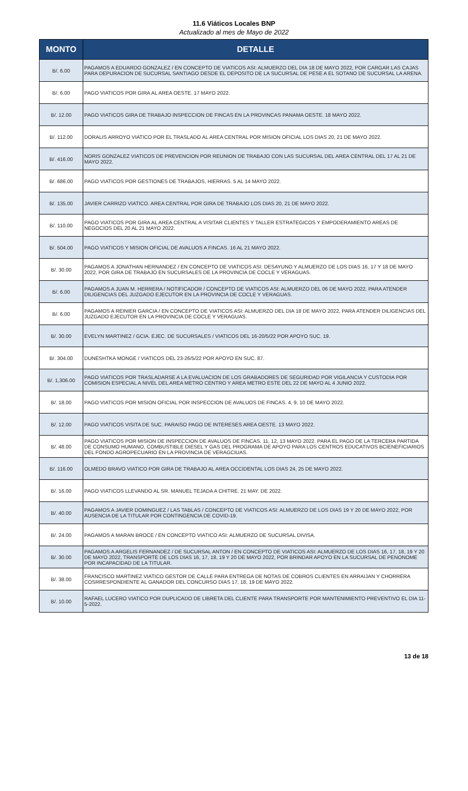11.6 Viáticos Locales BNP
Actualizado al mes de Mayo de 2022
| MONTO | DETALLE |
| --- | --- |
| B/. 6.00 | PAGAMOS A EDUARDO GONZALEZ / EN CONCEPTO DE VIATICOS ASI: ALMUERZO DEL DIA 18 DE MAYO 2022, POR CARGAR LAS CAJAS PARA DEPURACION DE SUCURSAL SANTIAGO DESDE EL DEPOSITO DE LA SUCURSAL DE PESE A EL SOTANO DE SUCURSAL LA ARENA. |
| B/. 6.00 | PAGO VIATICOS POR GIRA AL AREA OESTE. 17 MAYO 2022. |
| B/. 12.00 | PAGO VIATICOS GIRA DE TRABAJO INSPECCION DE FINCAS EN LA PROVINCAS PANAMA OESTE. 18 MAYO 2022. |
| B/. 112.00 | DORALIS ARROYO VIATICO POR EL TRASLADO AL AREA CENTRAL POR MISION OFICIAL LOS DIAS 20, 21 DE MAYO 2022. |
| B/. 416.00 | NORIS GONZALEZ VIATICOS DE PREVENCION POR REUNION DE TRABAJO CON LAS SUCURSAL DEL AREA CENTRAL DEL 17 AL 21 DE MAYO 2022. |
| B/. 686.00 | PAGO VIATICOS POR GESTIONES DE TRABAJOS, HIERRAS. 5 AL 14 MAYO 2022. |
| B/. 135.00 | JAVIER CARRIZO VIATICO. AREA CENTRAL POR GIRA DE TRABAJO LOS DIAS 20, 21 DE MAYO 2022. |
| B/. 110.00 | PAGO VIATICOS POR GIRA AL AREA CENTRAL A VISITAR CLIENTES Y TALLER ESTRATEGICOS Y EMPODERAMIENTO AREAS DE NEGOCIOS DEL 20 AL 21 MAYO 2022. |
| B/. 504.00 | PAGO VIATICOS Y MISION OFICIAL DE AVALUOS A FINCAS. 16 AL 21 MAYO 2022. |
| B/. 30.00 | PAGAMOS A JONATHAN HERNANDEZ / EN CONCEPTO DE VIATICOS ASI: DESAYUNO Y ALMUERZO DE LOS DIAS 16, 17 Y 18 DE MAYO 2022, POR GIRA DE TRABAJO EN SUCURSALES DE LA PROVINCIA DE COCLE Y VERAGUAS. |
| B/. 6.00 | PAGAMOS A JUAN M. HERRERA / NOTIFICADOR / CONCEPTO DE VIATICOS ASI: ALMUERZO DEL 06 DE MAYO 2022, PARA ATENDER DILIGENCIAS DEL JUZGADO EJECUTOR EN LA PROVINCIA DE COCLE Y VERAGUAS. |
| B/. 6.00 | PAGAMOS A REINIER GARCIA / EN CONCEPTO DE VIATICOS ASI: ALMUERZO DEL DIA 18 DE MAYO 2022, PARA ATENDER DILIGENCIAS DEL JUZGADO EJECUTOR EN LA PROVINCIA DE COCLE Y VERAGUAS. |
| B/. 30.00 | EVELYN MARTINEZ / GCIA. EJEC. DE SUCURSALES / VIATICOS DEL 16-20/5/22 POR APOYO SUC. 19. |
| B/. 304.00 | DUNESHTKA MONGE / VIATICOS DEL 23-26/5/22 POR APOYO EN SUC. 87. |
| B/. 1,306.00 | PAGO VIATICOS POR TRASLADARSE A LA EVALUACION DE LOS GRABADORES DE SEGURIDAD POR VIGILANCIA Y CUSTODIA POR COMISION ESPECIAL A NIVEL DEL AREA METRO CENTRO Y AREA METRO ESTE DEL 22 DE MAYO AL 4 JUNIO 2022. |
| B/. 18.00 | PAGO VIATICOS POR MISION OFICIAL POR INSPECCION DE AVALUOS DE FINCAS. 4, 9, 10 DE MAYO 2022. |
| B/. 12.00 | PAGO VIATICOS VISITA DE SUC. PARAISO PAGO DE INTERESES AREA OESTE. 13 MAYO 2022. |
| B/. 48.00 | PAGO VIATICOS POR MISION DE INSPECCION DE AVALUOS DE FINCAS. 11, 12, 13 MAYO 2022. PARA EL PAGO DE LA TERCERA PARTIDA DE CONSUMO HUMANO, COMBUSTIBLE DIESEL Y GAS DEL PROGRAMA DE APOYO PARA LOS CENTROS EDUCATIVOS BCIENEFICIARIOS DEL FONDO AGROPECUARIO EN LA PROVINCIA DE VERAGCIUAS. |
| B/. 116.00 | OLMEDO BRAVO VIATICO POR GIRA DE TRABAJO AL AREA OCCIDENTAL LOS DIAS 24, 25 DE MAYO 2022. |
| B/. 16.00 | PAGO VIATICOS LLEVANDO AL SR. MANUEL TEJADA A CHITRE. 21 MAY. DE 2022. |
| B/. 40.00 | PAGAMOS A JAVIER DOMINGUEZ / LAS TABLAS / CONCEPTO DE VIATICOS ASI: ALMUERZO DE LOS DIAS 19 Y 20 DE MAYO 2022, POR AUSENCIA DE LA TITULAR POR CONTINGENCIA DE COVID-19. |
| B/. 24.00 | PAGAMOS A MARAN BROCE / EN CONCEPTO VIATICO ASI: ALMUERZO DE SUCURSAL DIVISA. |
| B/. 30.00 | PAGAMOS A ARGELIS FERNANDEZ / DE SUCURSAL ANTON / EN CONCEPTO DE VIATICOS ASI: ALMUERZO DE LOS DIAS 16, 17, 18, 19 Y 20 DE MAYO 2022, TRANSPORTE DE LOS DIAS 16, 17, 18, 19 Y 20 DE MAYO 2022, POR BRINDAR APOYO EN LA SUCURSAL DE PENONOME POR INCAPACIDAD DE LA TITULAR. |
| B/. 38.00 | FRANCISCO MARTINEZ VIATICO GESTOR DE CALLE PARA ENTREGA DE NOTAS DE COBROS CLIENTES EN ARRAIJAN Y CHORRERA COSRRESPONDIENTE AL GANADOR DEL CONCURSO DIAS 17, 18, 19 DE MAYO 2022. |
| B/. 10.00 | RAFAEL LUCERO VIATICO POR DUPLICADO DE LIBRETA DEL CLIENTE PARA TRANSPORTE POR MANTENIMIENTO PREVENTIVO EL DIA 11-5-2022. |
13 de 18